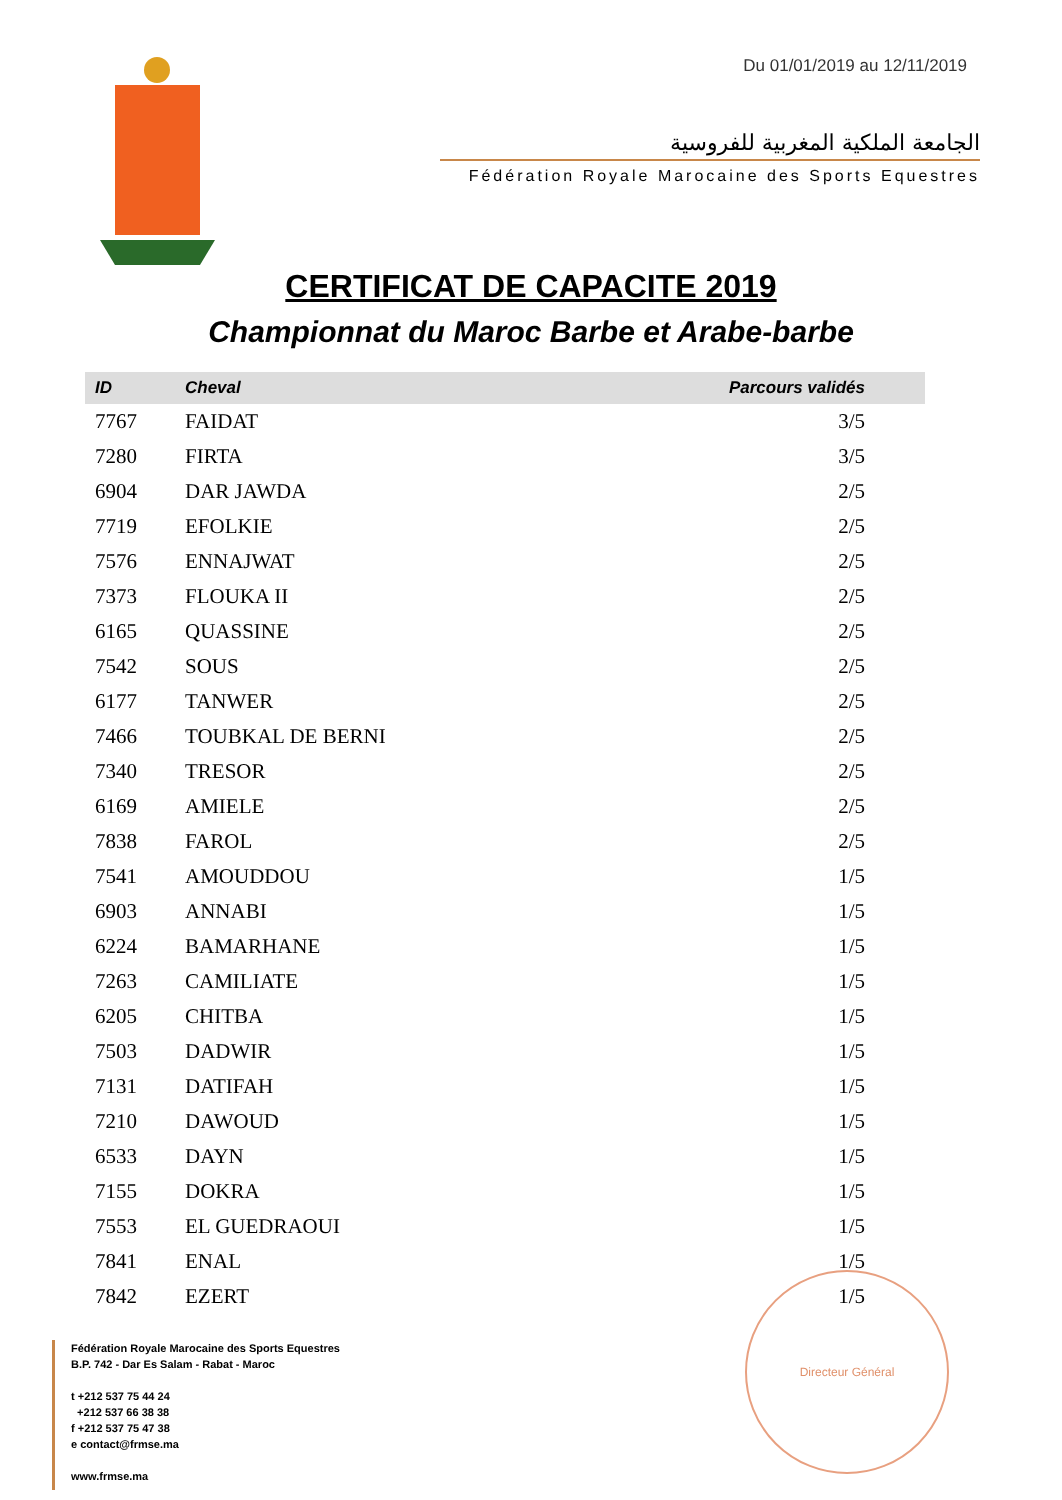Du 01/01/2019 au 12/11/2019
الجامعة الملكية المغربية للفروسية
Fédération Royale Marocaine des Sports Equestres
CERTIFICAT DE CAPACITE 2019
Championnat du Maroc Barbe et Arabe-barbe
| ID | Cheval | Parcours validés |
| --- | --- | --- |
| 7767 | FAIDAT | 3/5 |
| 7280 | FIRTA | 3/5 |
| 6904 | DAR JAWDA | 2/5 |
| 7719 | EFOLKIE | 2/5 |
| 7576 | ENNAJWAT | 2/5 |
| 7373 | FLOUKA II | 2/5 |
| 6165 | QUASSINE | 2/5 |
| 7542 | SOUS | 2/5 |
| 6177 | TANWER | 2/5 |
| 7466 | TOUBKAL DE BERNI | 2/5 |
| 7340 | TRESOR | 2/5 |
| 6169 | AMIELE | 2/5 |
| 7838 | FAROL | 2/5 |
| 7541 | AMOUDDOU | 1/5 |
| 6903 | ANNABI | 1/5 |
| 6224 | BAMARHANE | 1/5 |
| 7263 | CAMILIATE | 1/5 |
| 6205 | CHITBA | 1/5 |
| 7503 | DADWIR | 1/5 |
| 7131 | DATIFAH | 1/5 |
| 7210 | DAWOUD | 1/5 |
| 6533 | DAYN | 1/5 |
| 7155 | DOKRA | 1/5 |
| 7553 | EL GUEDRAOUI | 1/5 |
| 7841 | ENAL | 1/5 |
| 7842 | EZERT | 1/5 |
Fédération Royale Marocaine des Sports Equestres
B.P. 742 - Dar Es Salam - Rabat - Maroc
t +212 537 75 44 24
+212 537 66 38 38
f +212 537 75 47 38
e contact@frmse.ma
www.frmse.ma
Directeur Général